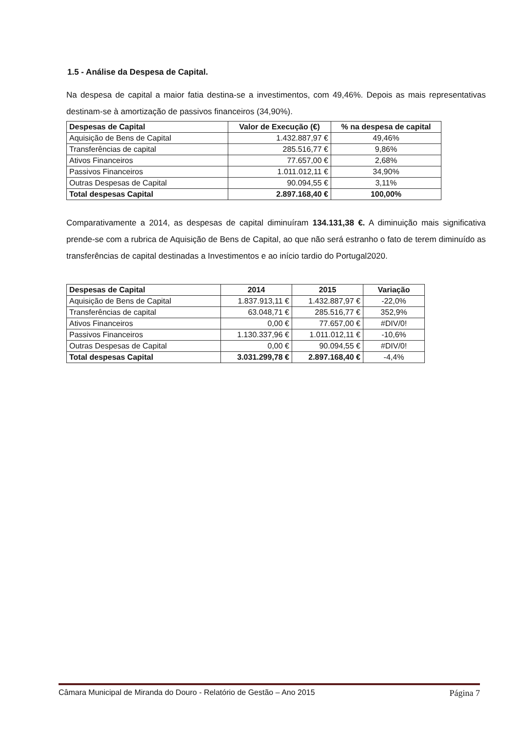1.5 - Análise da Despesa de Capital.
Na despesa de capital a maior fatia destina-se a investimentos, com 49,46%. Depois as mais representativas destinam-se à amortização de passivos financeiros (34,90%).
| Despesas de Capital | Valor de Execução (€) | % na despesa de capital |
| --- | --- | --- |
| Aquisição de Bens de Capital | 1.432.887,97 € | 49,46% |
| Transferências de capital | 285.516,77 € | 9,86% |
| Ativos Financeiros | 77.657,00 € | 2,68% |
| Passivos Financeiros | 1.011.012,11 € | 34,90% |
| Outras Despesas de Capital | 90.094,55 € | 3,11% |
| Total despesas Capital | 2.897.168,40 € | 100,00% |
Comparativamente a 2014, as despesas de capital diminuíram 134.131,38 €. A diminuição mais significativa prende-se com a rubrica de Aquisição de Bens de Capital, ao que não será estranho o fato de terem diminuído as transferências de capital destinadas a Investimentos e ao início tardio do Portugal2020.
| Despesas de Capital | 2014 | 2015 | Variação |
| --- | --- | --- | --- |
| Aquisição de Bens de Capital | 1.837.913,11 € | 1.432.887,97 € | -22,0% |
| Transferências de capital | 63.048,71 € | 285.516,77 € | 352,9% |
| Ativos Financeiros | 0,00 € | 77.657,00 € | #DIV/0! |
| Passivos Financeiros | 1.130.337,96 € | 1.011.012,11 € | -10,6% |
| Outras Despesas de Capital | 0,00 € | 90.094,55 € | #DIV/0! |
| Total despesas Capital | 3.031.299,78 € | 2.897.168,40 € | -4,4% |
Câmara Municipal de Miranda do Douro - Relatório de Gestão – Ano 2015 Página 7